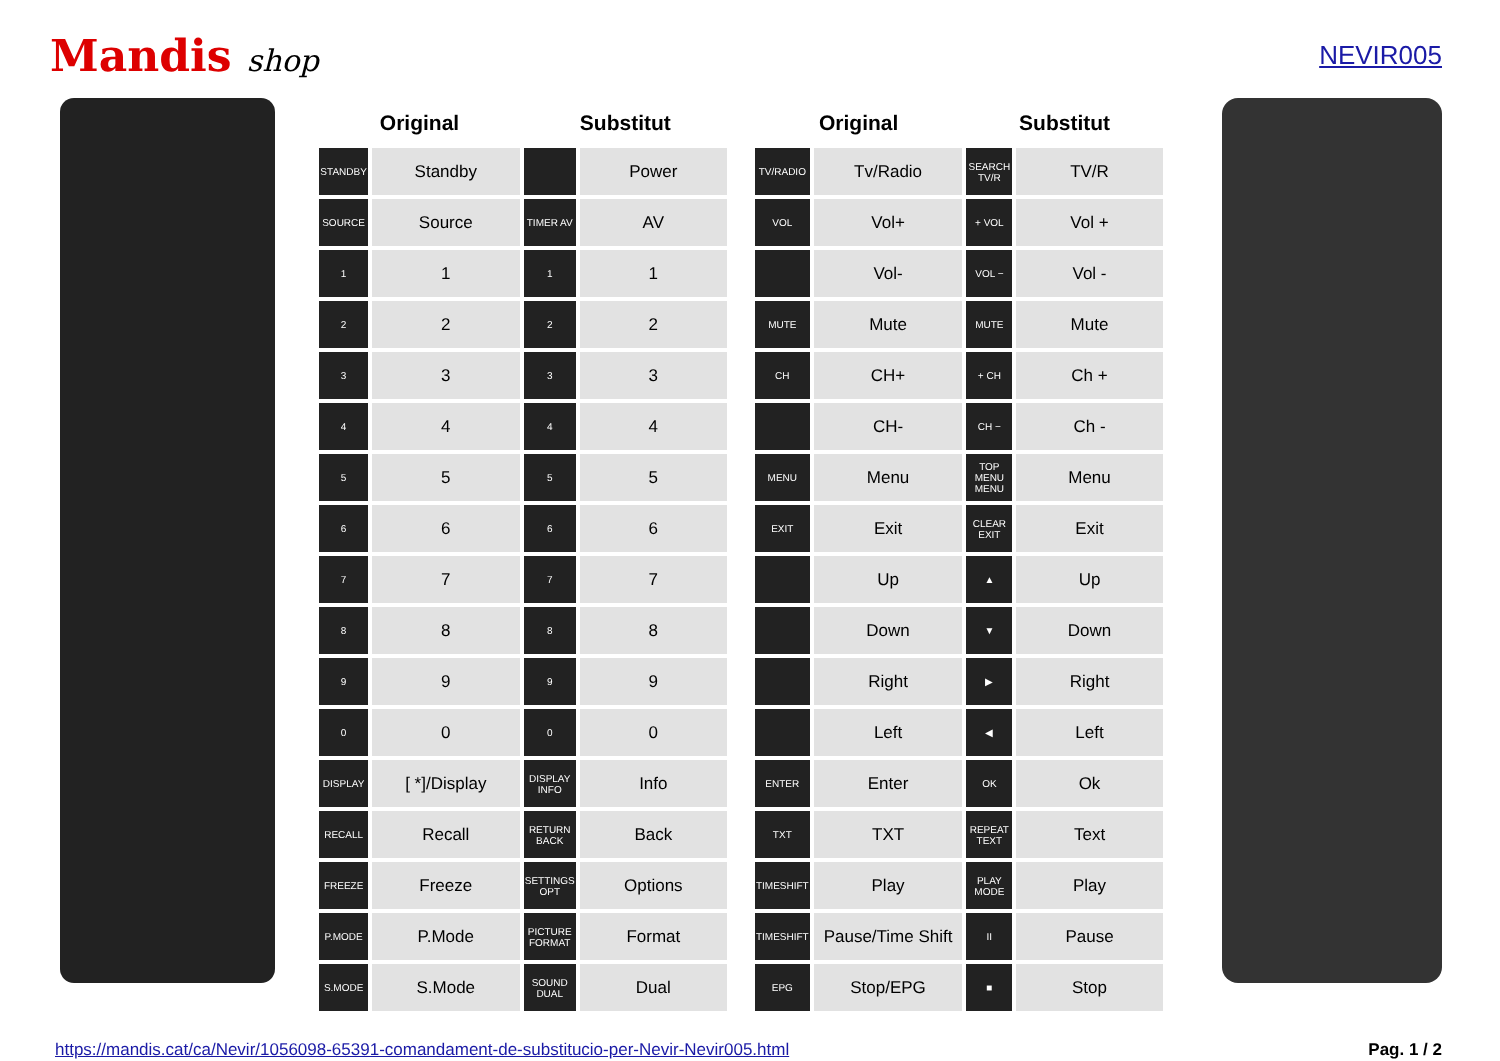Mandis shop
NEVIR005
| Original | | Substitut | |
| --- | --- | --- | --- |
| STANDBY | Standby | | Power |
| SOURCE | Source | TIMER AV | AV |
| 1 | 1 | 1 | 1 |
| 2 | 2 | 2 | 2 |
| 3 | 3 | 3 | 3 |
| 4 | 4 | 4 | 4 |
| 5 | 5 | 5 | 5 |
| 6 | 6 | 6 | 6 |
| 7 | 7 | 7 | 7 |
| 8 | 8 | 8 | 8 |
| 9 | 9 | 9 | 9 |
| 0 | 0 | 0 | 0 |
| DISPLAY | [ *]/Display | DISPLAY INFO | Info |
| RECALL | Recall | RETURN BACK | Back |
| FREEZE | Freeze | SETTINGS OPT | Options |
| P.MODE | P.Mode | PICTURE FORMAT | Format |
| S.MODE | S.Mode | SOUND DUAL | Dual |
| Original | | Substitut | |
| --- | --- | --- | --- |
| TV/RADIO | Tv/Radio | SEARCH TV/R | TV/R |
| VOL | Vol+ | + VOL | Vol + |
| | Vol- | VOL − | Vol - |
| MUTE | Mute | MUTE | Mute |
| CH | CH+ | + CH | Ch + |
| | CH- | CH − | Ch - |
| MENU | Menu | TOP MENU MENU | Menu |
| EXIT | Exit | CLEAR EXIT | Exit |
| | Up | ▲ | Up |
| | Down | ▼ | Down |
| | Right | ▶ | Right |
| | Left | ◀ | Left |
| ENTER | Enter | OK | Ok |
| TXT | TXT | REPEAT TEXT | Text |
| TIMESHIFT | Play | PLAY MODE | Play |
| TIMESHIFT | Pause/Time Shift | II | Pause |
| EPG | Stop/EPG | ■ | Stop |
https://mandis.cat/ca/Nevir/1056098-65391-comandament-de-substitucio-per-Nevir-Nevir005.html Pag. 1 / 2